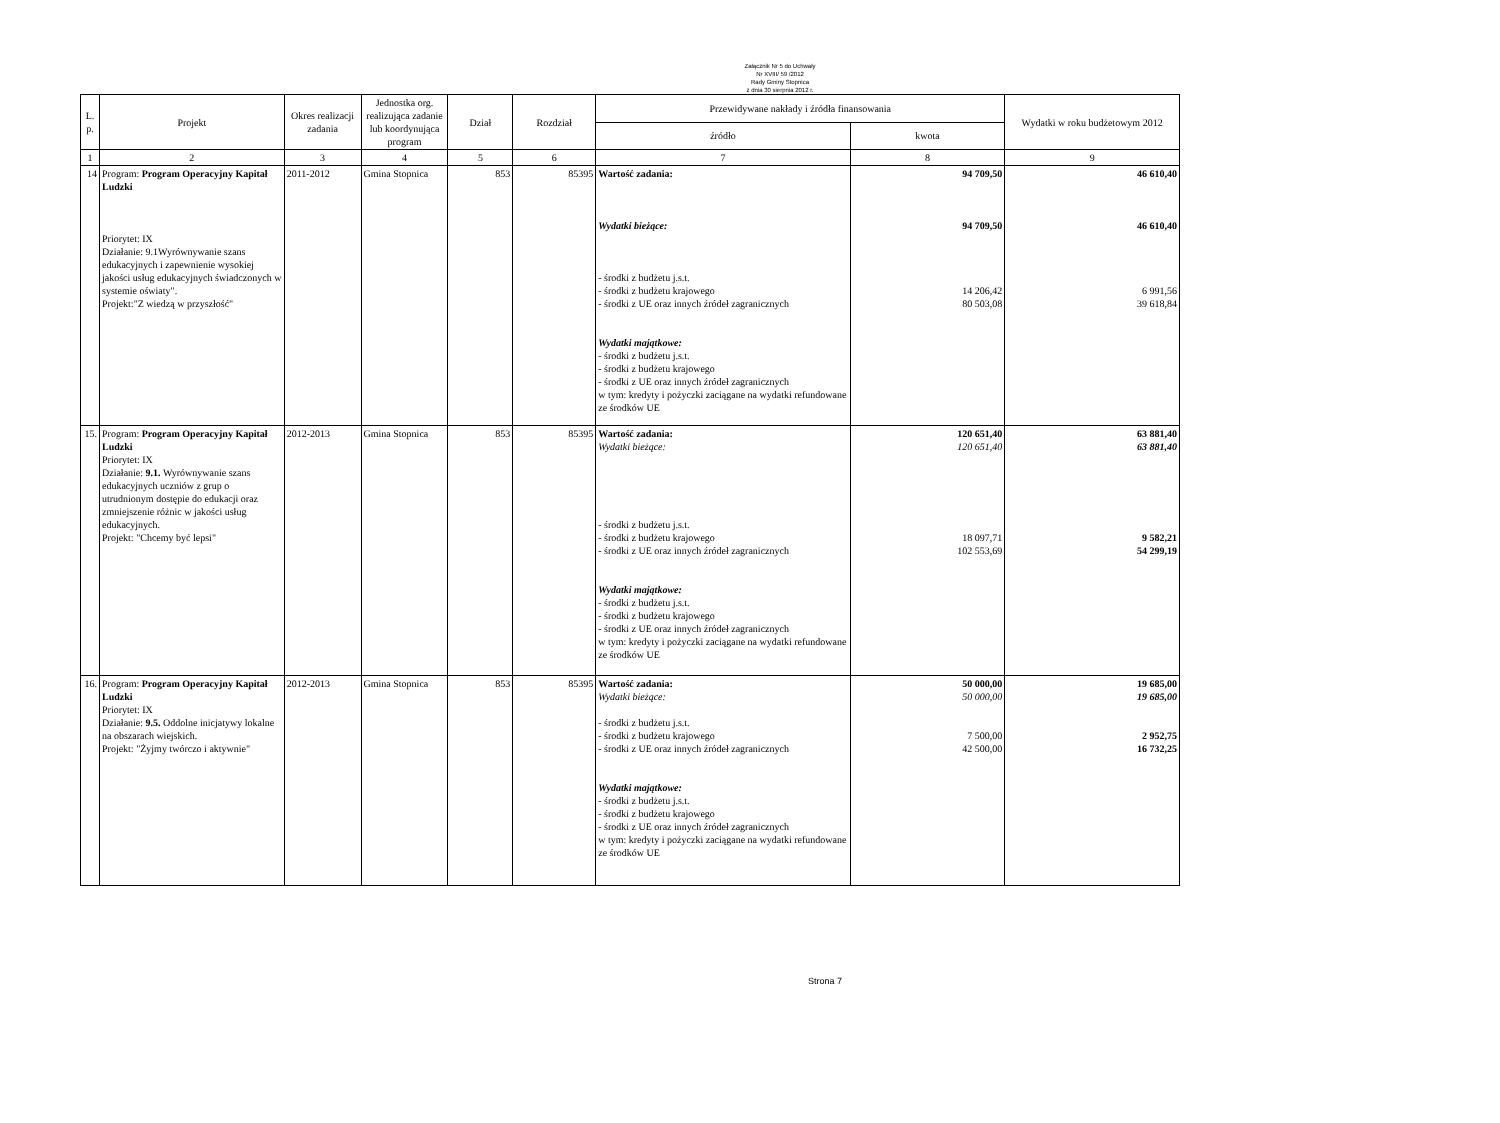Załącznik Nr 5 do Uchwały
Nr XVIII/ 59 /2012
Rady Gminy Stopnica
z dnia 30 sierpnia 2012 r.
| L. p. | Projekt | Okres realizacji zadania | Jednostka org. realizująca zadanie lub koordynująca program | Dział | Rozdział | Przewidywane nakłady i źródła finansowania | | Wydatki w roku budżetowym 2012 |
| --- | --- | --- | --- | --- | --- | --- | --- | --- |
| | | | | | | źródło | kwota | |
| 1 | 2 | 3 | 4 | 5 | 6 | 7 | 8 | 9 |
| 14 | Program: Program Operacyjny Kapitał Ludzki Priorytet: IX Działanie: 9.1Wyrównywanie szans edukacyjnych i zapewnienie wysokiej jakości usług edukacyjnych świadczonych w systemie oświaty". Projekt:"Z wiedzą w przyszłość" | 2011-2012 | Gmina Stopnica | 853 | 85395 | Wartość zadania: Wydatki bieżące: - środki z budżetu j.s.t. - środki z budżetu krajowego - środki z UE oraz innych źródeł zagranicznych Wydatki majątkowe: - środki z budżetu j.s.t. - środki z budżetu krajowego - środki z UE oraz innych źródeł zagranicznych w tym: kredyty i pożyczki zaciągane na wydatki refundowane ze środków UE | 94 709,50 94 709,50 14 206,42 80 503,08 | 46 610,40 46 610,40 6 991,56 39 618,84 |
| 15. | Program: Program Operacyjny Kapitał Ludzki Priorytet: IX Działanie: 9.1. Wyrównywanie szans edukacyjnych uczniów z grup o utrudnionym dostępie do edukacji oraz zmniejszenie różnic w jakości usług edukacyjnych. Projekt: "Chcemy być lepsi" | 2012-2013 | Gmina Stopnica | 853 | 85395 | Wartość zadania: Wydatki bieżące: - środki z budżetu j.s.t. - środki z budżetu krajowego - środki z UE oraz innych źródeł zagranicznych Wydatki majątkowe: - środki z budżetu j.s.t. - środki z budżetu krajowego - środki z UE oraz innych źródeł zagranicznych w tym: kredyty i pożyczki zaciągane na wydatki refundowane ze środków UE | 120 651,40 120 651,40 18 097,71 102 553,69 | 63 881,40 63 881,40 9 582,21 54 299,19 |
| 16. | Program: Program Operacyjny Kapitał Ludzki Priorytet: IX Działanie: 9.5. Oddolne inicjatywy lokalne na obszarach wiejskich. Projekt: "Żyjmy twórczo i aktywnie" | 2012-2013 | Gmina Stopnica | 853 | 85395 | Wartość zadania: Wydatki bieżące: - środki z budżetu j.s.t. - środki z budżetu krajowego - środki z UE oraz innych źródeł zagranicznych Wydatki majątkowe: - środki z budżetu j.s.t. - środki z budżetu krajowego - środki z UE oraz innych źródeł zagranicznych w tym: kredyty i pożyczki zaciągane na wydatki refundowane ze środków UE | 50 000,00 50 000,00 7 500,00 42 500,00 | 19 685,00 19 685,00 2 952,75 16 732,25 |
Strona 7